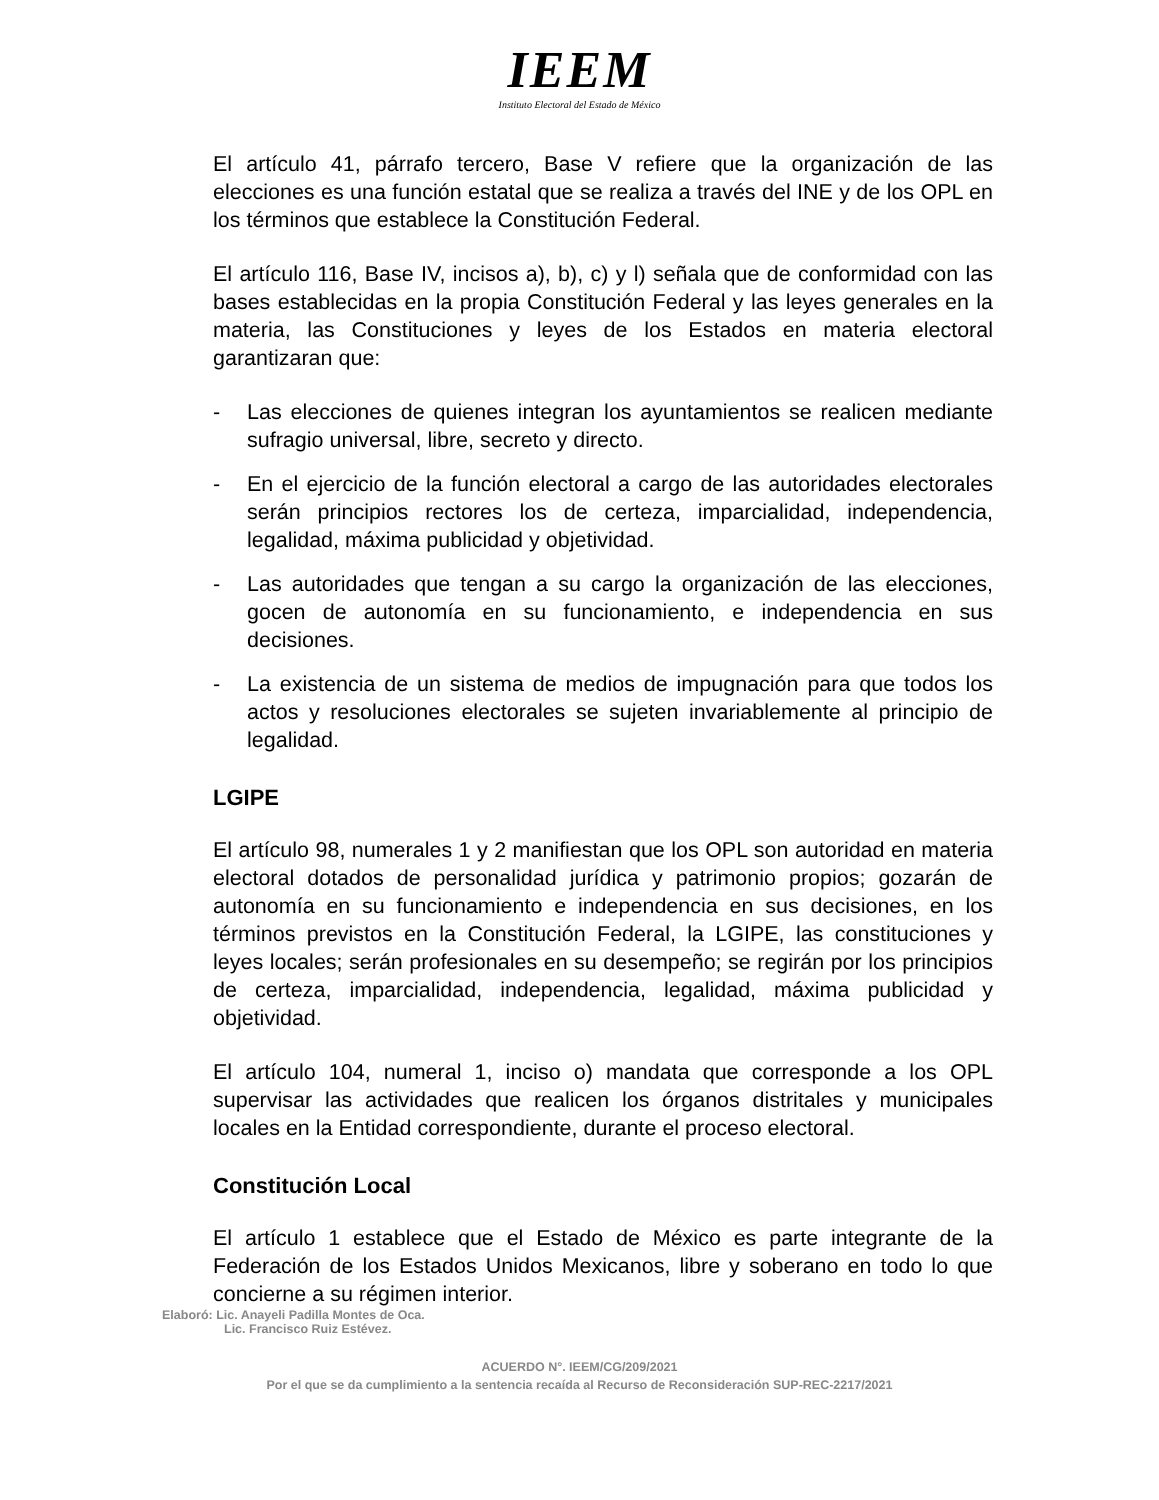IEEM
Instituto Electoral del Estado de México
El artículo 41, párrafo tercero, Base V refiere que la organización de las elecciones es una función estatal que se realiza a través del INE y de los OPL en los términos que establece la Constitución Federal.
El artículo 116, Base IV, incisos a), b), c) y l) señala que de conformidad con las bases establecidas en la propia Constitución Federal y las leyes generales en la materia, las Constituciones y leyes de los Estados en materia electoral garantizaran que:
- Las elecciones de quienes integran los ayuntamientos se realicen mediante sufragio universal, libre, secreto y directo.
- En el ejercicio de la función electoral a cargo de las autoridades electorales serán principios rectores los de certeza, imparcialidad, independencia, legalidad, máxima publicidad y objetividad.
- Las autoridades que tengan a su cargo la organización de las elecciones, gocen de autonomía en su funcionamiento, e independencia en sus decisiones.
- La existencia de un sistema de medios de impugnación para que todos los actos y resoluciones electorales se sujeten invariablemente al principio de legalidad.
LGIPE
El artículo 98, numerales 1 y 2 manifiestan que los OPL son autoridad en materia electoral dotados de personalidad jurídica y patrimonio propios; gozarán de autonomía en su funcionamiento e independencia en sus decisiones, en los términos previstos en la Constitución Federal, la LGIPE, las constituciones y leyes locales; serán profesionales en su desempeño; se regirán por los principios de certeza, imparcialidad, independencia, legalidad, máxima publicidad y objetividad.
El artículo 104, numeral 1, inciso o) mandata que corresponde a los OPL supervisar las actividades que realicen los órganos distritales y municipales locales en la Entidad correspondiente, durante el proceso electoral.
Constitución Local
El artículo 1 establece que el Estado de México es parte integrante de la Federación de los Estados Unidos Mexicanos, libre y soberano en todo lo que concierne a su régimen interior.
Elaboró: Lic. Anayeli Padilla Montes de Oca.
Lic. Francisco Ruiz Estévez.
ACUERDO N°. IEEM/CG/209/2021
Por el que se da cumplimiento a la sentencia recaída al Recurso de Reconsideración SUP-REC-2217/2021